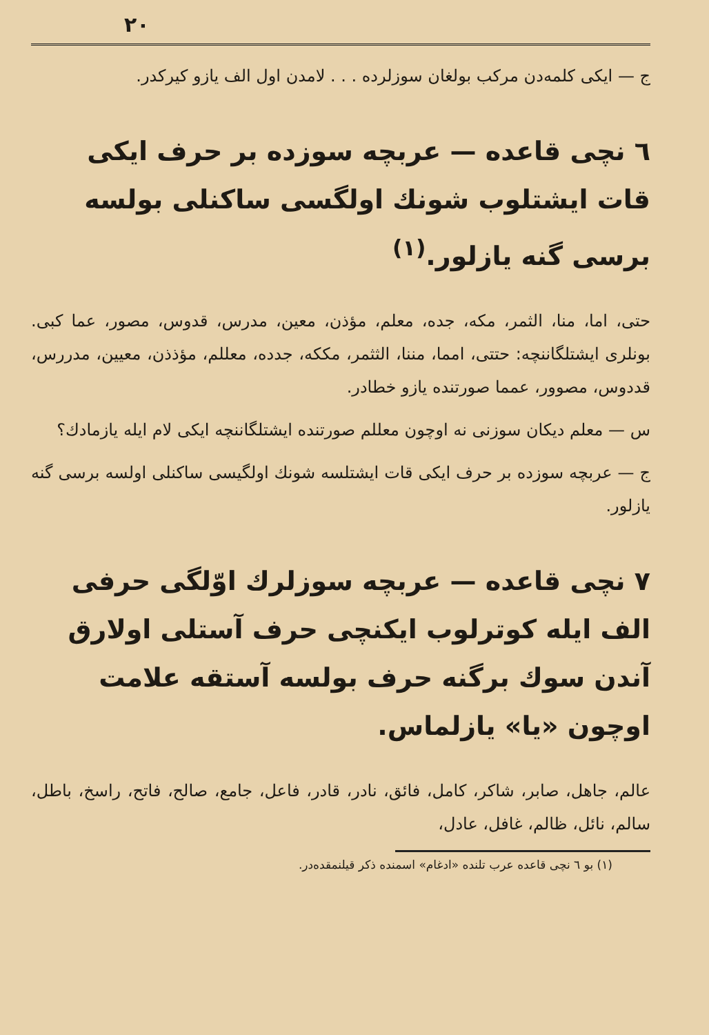۲۰
ج — ایکی کلمه‌دن مرکب بولغان سوزلرده . . . لامدن اول الف یازو کیرکدر.
٦ نچی قاعده — عربچه سوزده بر حرف ایکی قات ایشتلوب شونك اولگسی ساکنلی بولسه برسی گنه یازلور.<sup>(۱)</sup>
حتی، اما، منا، الثمر، مکه، جده، معلم، مؤذن، معین، مدرس، قدوس، مصور، عما کبی. بونلری ایشتلگاننچه: حتتی، امما، مننا، الثثمر، مککه، جدده، معللم، مؤذذن، معیین، مدررس، قددوس، مصوور، عمما صورتنده یازو خطادر.
س — معلم دیکان سوزنی نه اوچون معللم صورتنده ایشتلگاننچه ایکی لام ایله یازمادك؟
ج — عربچه سوزده بر حرف ایکی قات ایشتلسه شونك اولگیسی ساکنلی اولسه برسی گنه یازلور.
۷ نچی قاعده — عربچه سوزلرك اوّلگی حرفی الف ایله کوترلوب ایکنچی حرف آستلی اولارق آندن سوك برگنه حرف بولسه آستقه علامت اوچون «یا» یازلماس.
عالم، جاهل، صابر، شاکر، کامل، فائق، نادر، قادر، فاعل، جامع، صالح، فاتح، راسخ، باطل، سالم، نائل، ظالم، غافل، عادل،
(۱) بو ٦ نچی قاعده عرب تلنده «ادغام» اسمنده ذکر قیلنمقده‌در.